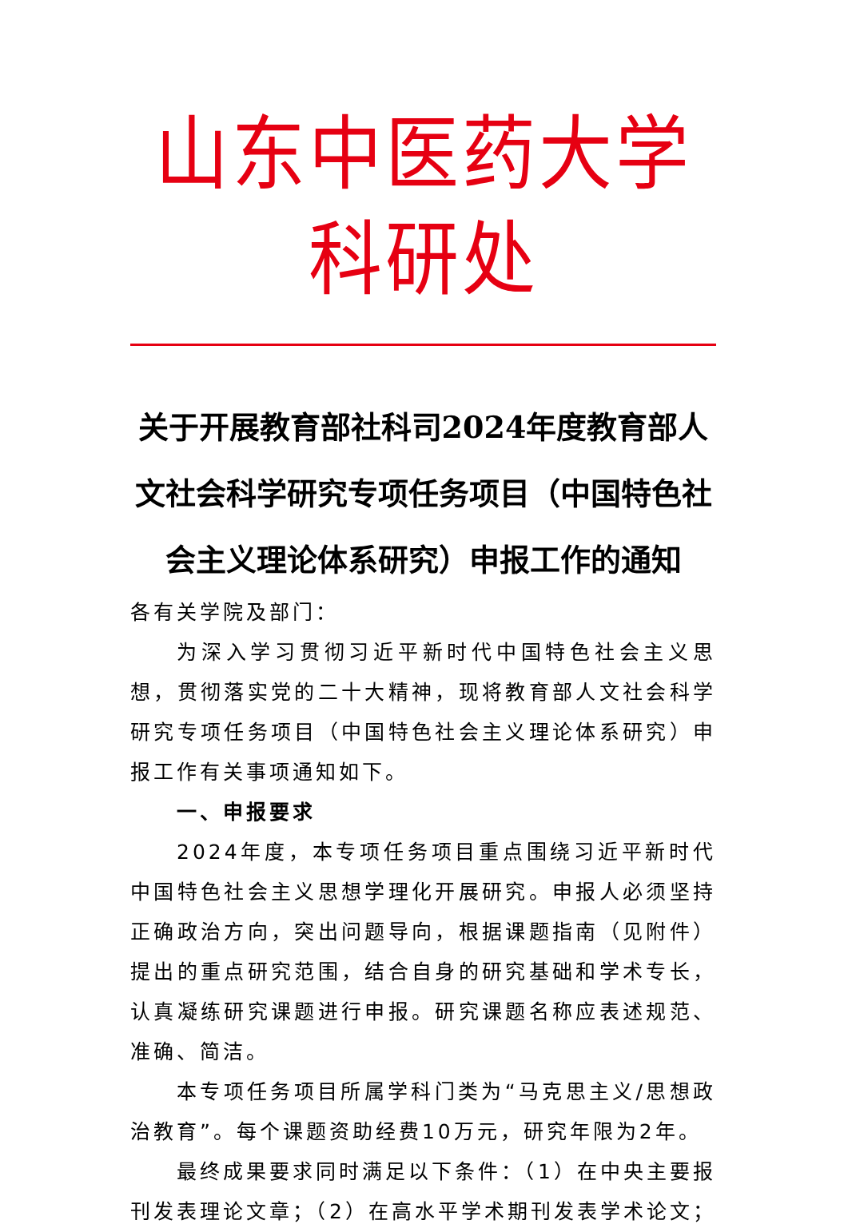山东中医药大学科研处
关于开展教育部社科司2024年度教育部人文社会科学研究专项任务项目（中国特色社会主义理论体系研究）申报工作的通知
各有关学院及部门：
为深入学习贯彻习近平新时代中国特色社会主义思想，贯彻落实党的二十大精神，现将教育部人文社会科学研究专项任务项目（中国特色社会主义理论体系研究）申报工作有关事项通知如下。
一、申报要求
2024年度，本专项任务项目重点围绕习近平新时代中国特色社会主义思想学理化开展研究。申报人必须坚持正确政治方向，突出问题导向，根据课题指南（见附件）提出的重点研究范围，结合自身的研究基础和学术专长，认真凝练研究课题进行申报。研究课题名称应表述规范、准确、简洁。
本专项任务项目所属学科门类为“马克思主义/思想政治教育”。每个课题资助经费10万元，研究年限为2年。
最终成果要求同时满足以下条件：（1）在中央主要报刊发表理论文章；（2）在高水平学术期刊发表学术论文；